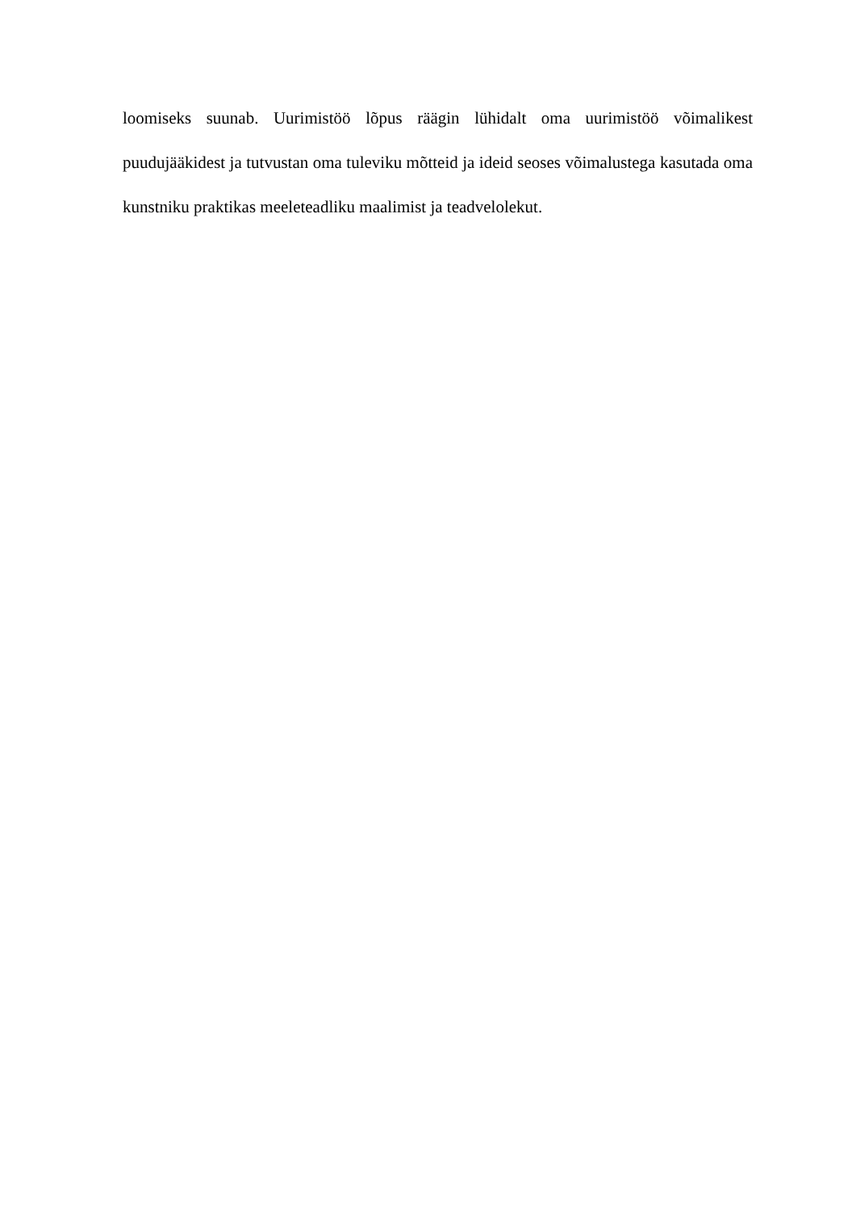loomiseks suunab. Uurimistöö lõpus räägin lühidalt oma uurimistöö võimalikest puudujääkidest ja tutvustan oma tuleviku mõtteid ja ideid seoses võimalustega kasutada oma kunstniku praktikas meeleteadliku maalimist ja teadvelolekut.